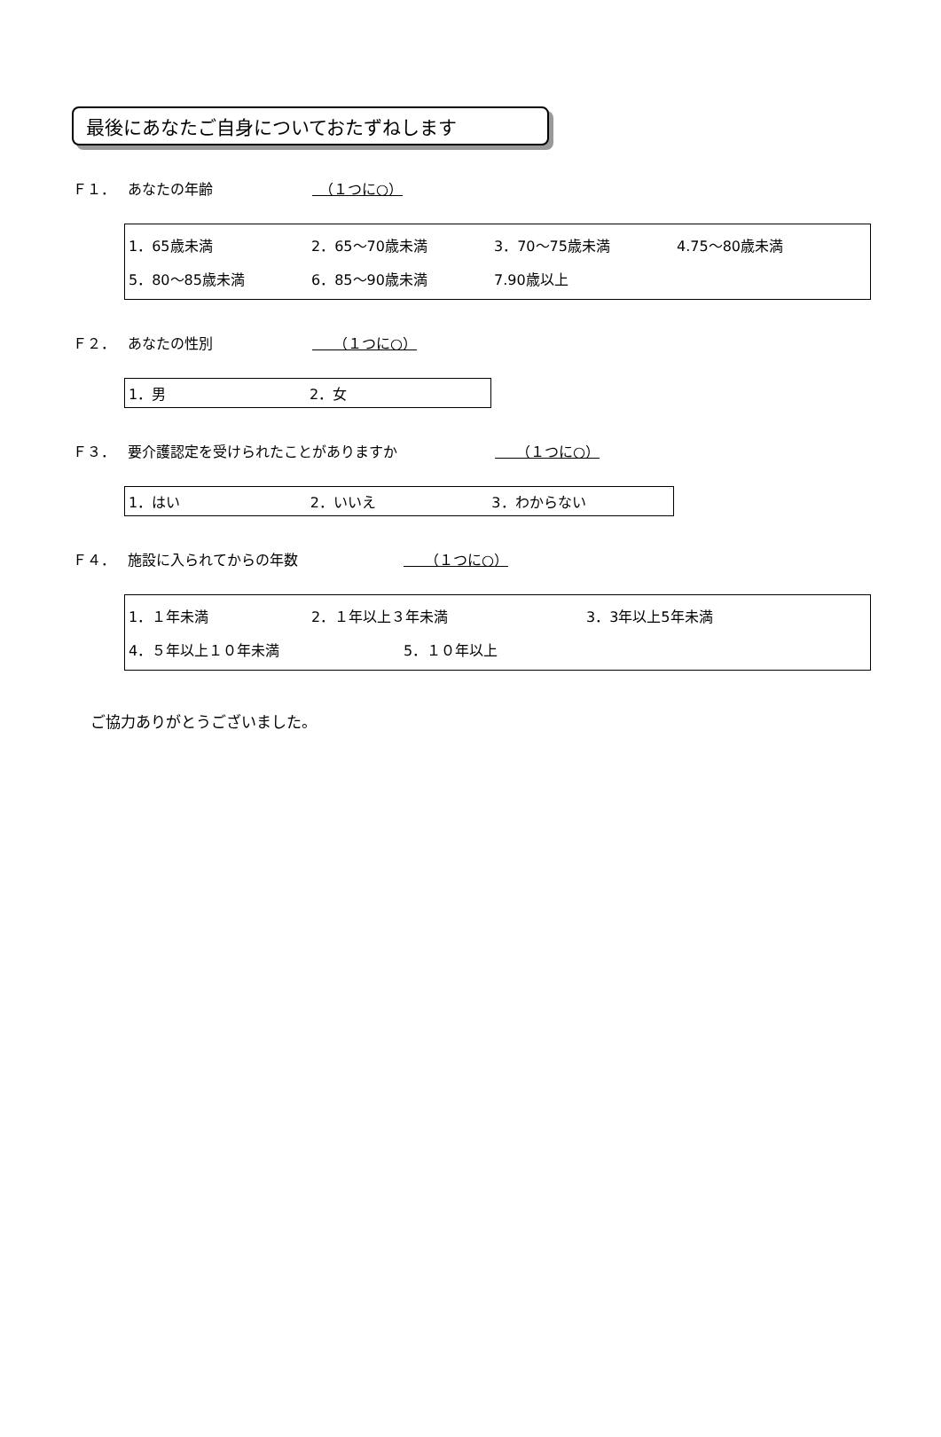最後にあなたご自身についておたずねします
Ｆ１． あなたの年齢　（１つに○）
1．65歳未満 2．65～70歳未満 3．70～75歳未満 4.75～80歳未満
5．80～85歳未満 6．85～90歳未満 7.90歳以上
Ｆ２． あなたの性別　　（１つに○）
1．男 2．女
Ｆ３． 要介護認定を受けられたことがありますか　　（１つに○）
1．はい 2．いいえ 3．わからない
Ｆ４． 施設に入られてからの年数　　（１つに○）
1．１年未満 2．１年以上３年未満 3．3年以上5年未満
4．５年以上１０年未満 5．１０年以上
ご協力ありがとうございました。